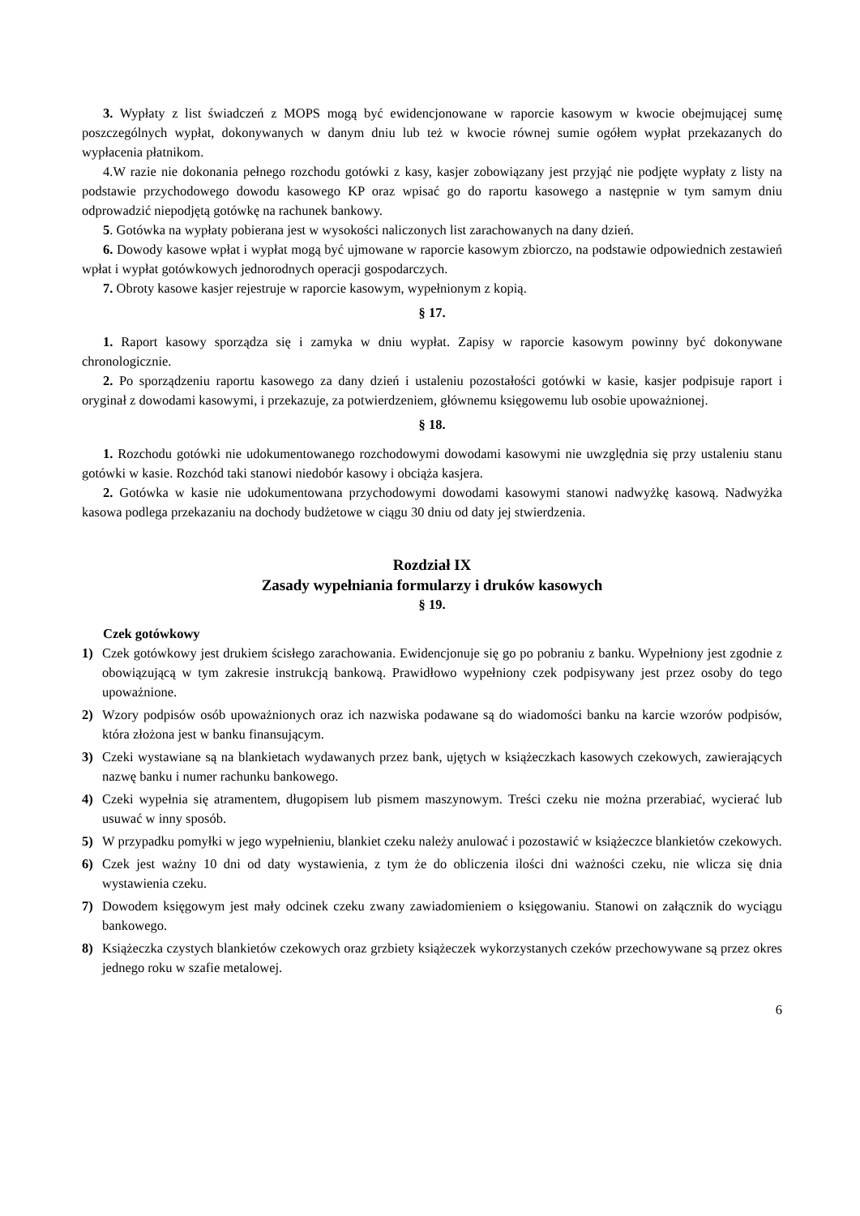3. Wypłaty z list świadczeń z MOPS mogą być ewidencjonowane w raporcie kasowym w kwocie obejmującej sumę poszczególnych wypłat, dokonywanych w danym dniu lub też w kwocie równej sumie ogółem wypłat przekazanych do wypłacenia płatnikom.
4.W razie nie dokonania pełnego rozchodu gotówki z kasy, kasjer zobowiązany jest przyjąć nie podjęte wypłaty z listy na podstawie przychodowego dowodu kasowego KP oraz wpisać go do raportu kasowego a następnie w tym samym dniu odprowadzić niepodjętą gotówkę na rachunek bankowy.
5. Gotówka na wypłaty pobierana jest w wysokości naliczonych list zarachowanych na dany dzień.
6. Dowody kasowe wpłat i wypłat mogą być ujmowane w raporcie kasowym zbiorczo, na podstawie odpowiednich zestawień wpłat i wypłat gotówkowych jednorodnych operacji gospodarczych.
7. Obroty kasowe kasjer rejestruje w raporcie kasowym, wypełnionym z kopią.
§ 17.
1. Raport kasowy sporządza się i zamyka w dniu wypłat. Zapisy w raporcie kasowym powinny być dokonywane chronologicznie.
2. Po sporządzeniu raportu kasowego za dany dzień i ustaleniu pozostałości gotówki w kasie, kasjer podpisuje raport i oryginał z dowodami kasowymi, i przekazuje, za potwierdzeniem, głównemu księgowemu lub osobie upoważnionej.
§ 18.
1. Rozchodu gotówki nie udokumentowanego rozchodowymi dowodami kasowymi nie uwzględnia się przy ustaleniu stanu gotówki w kasie. Rozchód taki stanowi niedobór kasowy i obciąża kasjera.
2. Gotówka w kasie nie udokumentowana przychodowymi dowodami kasowymi stanowi nadwyżkę kasową. Nadwyżka kasowa podlega przekazaniu na dochody budżetowe w ciągu 30 dniu od daty jej stwierdzenia.
Rozdział IX
Zasady wypełniania formularzy i druków kasowych
§ 19.
Czek gotówkowy
1) Czek gotówkowy jest drukiem ścisłego zarachowania. Ewidencjonuje się go po pobraniu z banku. Wypełniony jest zgodnie z obowiązującą w tym zakresie instrukcją bankową. Prawidłowo wypełniony czek podpisywany jest przez osoby do tego upoważnione.
2) Wzory podpisów osób upoważnionych oraz ich nazwiska podawane są do wiadomości banku na karcie wzorów podpisów, która złożona jest w banku finansującym.
3) Czeki wystawiane są na blankietach wydawanych przez bank, ujętych w książeczkach kasowych czekowych, zawierających nazwę banku i numer rachunku bankowego.
4) Czeki wypełnia się atramentem, długopisem lub pismem maszynowym. Treści czeku nie można przerabiać, wycierać lub usuwać w inny sposób.
5) W przypadku pomyłki w jego wypełnieniu, blankiet czeku należy anulować i pozostawić w książeczce blankietów czekowych.
6) Czek jest ważny 10 dni od daty wystawienia, z tym że do obliczenia ilości dni ważności czeku, nie wlicza się dnia wystawienia czeku.
7) Dowodem księgowym jest mały odcinek czeku zwany zawiadomieniem o księgowaniu. Stanowi on załącznik do wyciągu bankowego.
8) Książeczka czystych blankietów czekowych oraz grzbiety książeczek wykorzystanych czeków przechowywane są przez okres jednego roku w szafie metalowej.
6